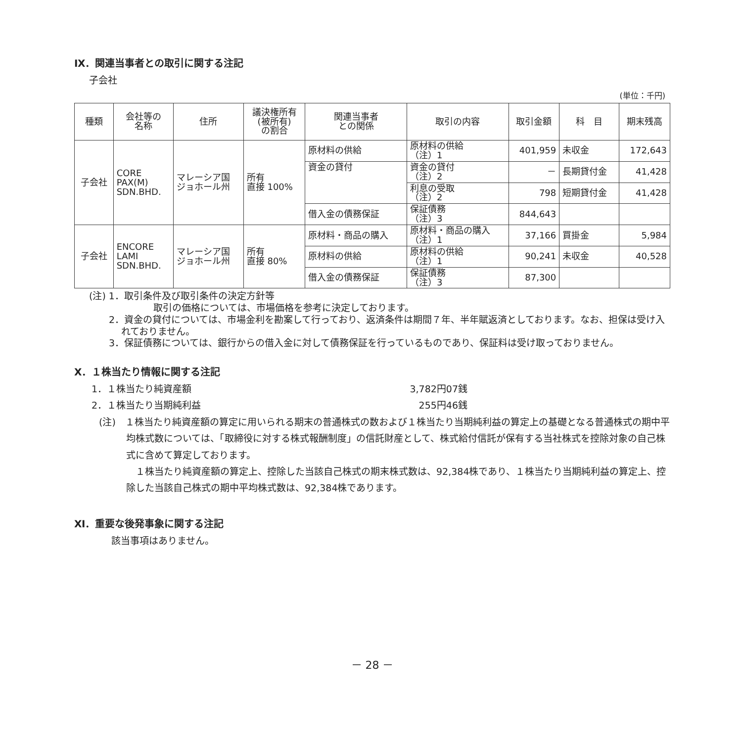Ⅸ．関連当事者との取引に関する注記
子会社
(単位：千円)
| 種類 | 会社等の 名称 | 住所 | 議決権所有 (被所有) の割合 | 関連当事者 との関係 | 取引の内容 | 取引金額 | 科 目 | 期末残高 |
| --- | --- | --- | --- | --- | --- | --- | --- | --- |
| 子会社 | CORE PAX(M) SDN.BHD. | マレーシア国 ジョホール州 | 所有 直接 100% | 原材料の供給 | 原材料の供給 （注）1 | 401,959 | 未収金 | 172,643 |
| | | | | 資金の貸付 | 資金の貸付 （注）2 | － | 長期貸付金 | 41,428 |
| | | | | | 利息の受取 （注）2 | 798 | 短期貸付金 | 41,428 |
| | | | | 借入金の債務保証 | 保証債務 （注）3 | 844,643 | | |
| 子会社 | ENCORE LAMI SDN.BHD. | マレーシア国 ジョホール州 | 所有 直接 80% | 原材料・商品の購入 | 原材料・商品の購入 （注）1 | 37,166 | 買掛金 | 5,984 |
| | | | | 原材料の供給 | 原材料の供給 （注）1 | 90,241 | 未収金 | 40,528 |
| | | | | 借入金の債務保証 | 保証債務 （注）3 | 87,300 | | |
(注) 1．取引条件及び取引条件の決定方針等
取引の価格については、市場価格を参考に決定しております。
2．資金の貸付については、市場金利を勘案して行っており、返済条件は期間７年、半年賦返済としております。なお、担保は受け入れておりません。
3．保証債務については、銀行からの借入金に対して債務保証を行っているものであり、保証料は受け取っておりません。
Ⅹ．１株当たり情報に関する注記
1．１株当たり純資産額 3,782円07銭
2．１株当たり当期純利益 255円46銭
(注)　１株当たり純資産額の算定に用いられる期末の普通株式の数および１株当たり当期純利益の算定上の基礎となる普通株式の期中平均株式数については、「取締役に対する株式報酬制度」の信託財産として、株式給付信託が保有する当社株式を控除対象の自己株式に含めて算定しております。
１株当たり純資産額の算定上、控除した当該自己株式の期末株式数は、92,384株であり、１株当たり当期純利益の算定上、控除した当該自己株式の期中平均株式数は、92,384株であります。
Ⅺ．重要な後発事象に関する注記
該当事項はありません。
－ 28 －